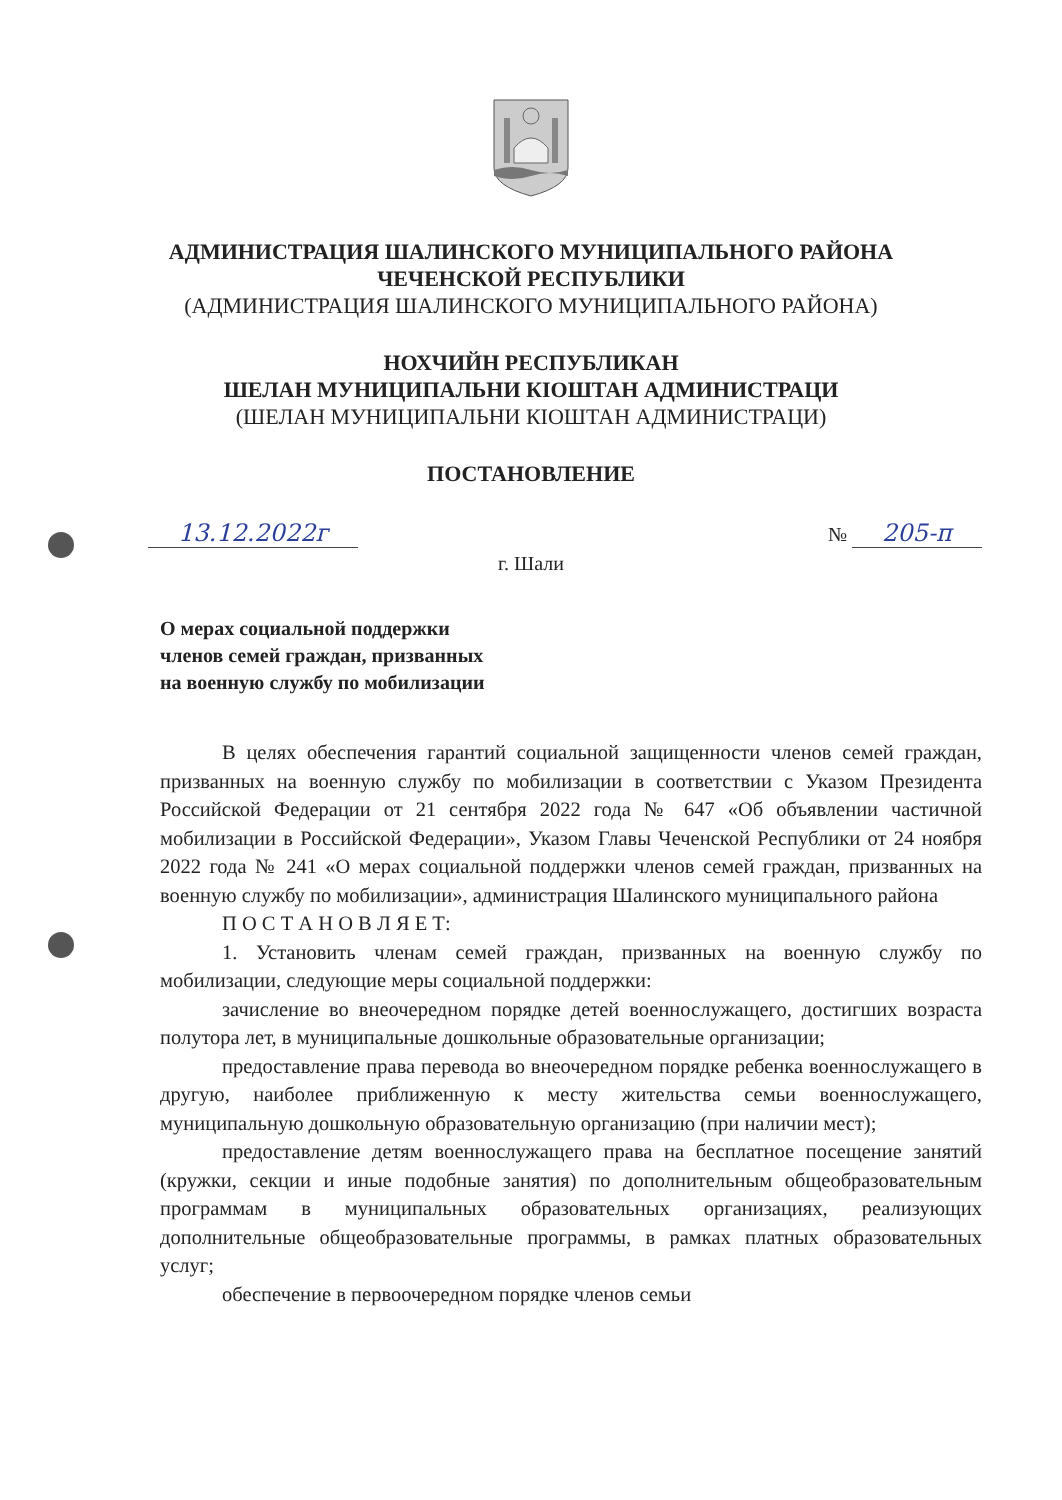АДМИНИСТРАЦИЯ ШАЛИНСКОГО МУНИЦИПАЛЬНОГО РАЙОНА
ЧЕЧЕНСКОЙ РЕСПУБЛИКИ
(АДМИНИСТРАЦИЯ ШАЛИНСКОГО МУНИЦИПАЛЬНОГО РАЙОНА)
НОХЧИЙН РЕСПУБЛИКАН
ШЕЛАН МУНИЦИПАЛЬНИ КIОШТАН АДМИНИСТРАЦИ
(ШЕЛАН МУНИЦИПАЛЬНИ КIОШТАН АДМИНИСТРАЦИ)
ПОСТАНОВЛЕНИЕ
13.12.2022г № 205-п
г. Шали
О мерах социальной поддержки
членов семей граждан, призванных
на военную службу по мобилизации
В целях обеспечения гарантий социальной защищенности членов семей граждан, призванных на военную службу по мобилизации в соответствии с Указом Президента Российской Федерации от 21 сентября 2022 года № 647 «Об объявлении частичной мобилизации в Российской Федерации», Указом Главы Чеченской Республики от 24 ноября 2022 года № 241 «О мерах социальной поддержки членов семей граждан, призванных на военную службу по мобилизации», администрация Шалинского муниципального района
П О С Т А Н О В Л Я Е Т:
1. Установить членам семей граждан, призванных на военную службу по мобилизации, следующие меры социальной поддержки:
зачисление во внеочередном порядке детей военнослужащего, достигших возраста полутора лет, в муниципальные дошкольные образовательные организации;
предоставление права перевода во внеочередном порядке ребенка военнослужащего в другую, наиболее приближенную к месту жительства семьи военнослужащего, муниципальную дошкольную образовательную организацию (при наличии мест);
предоставление детям военнослужащего права на бесплатное посещение занятий (кружки, секции и иные подобные занятия) по дополнительным общеобразовательным программам в муниципальных образовательных организациях, реализующих дополнительные общеобразовательные программы, в рамках платных образовательных услуг;
обеспечение в первоочередном порядке членов семьи